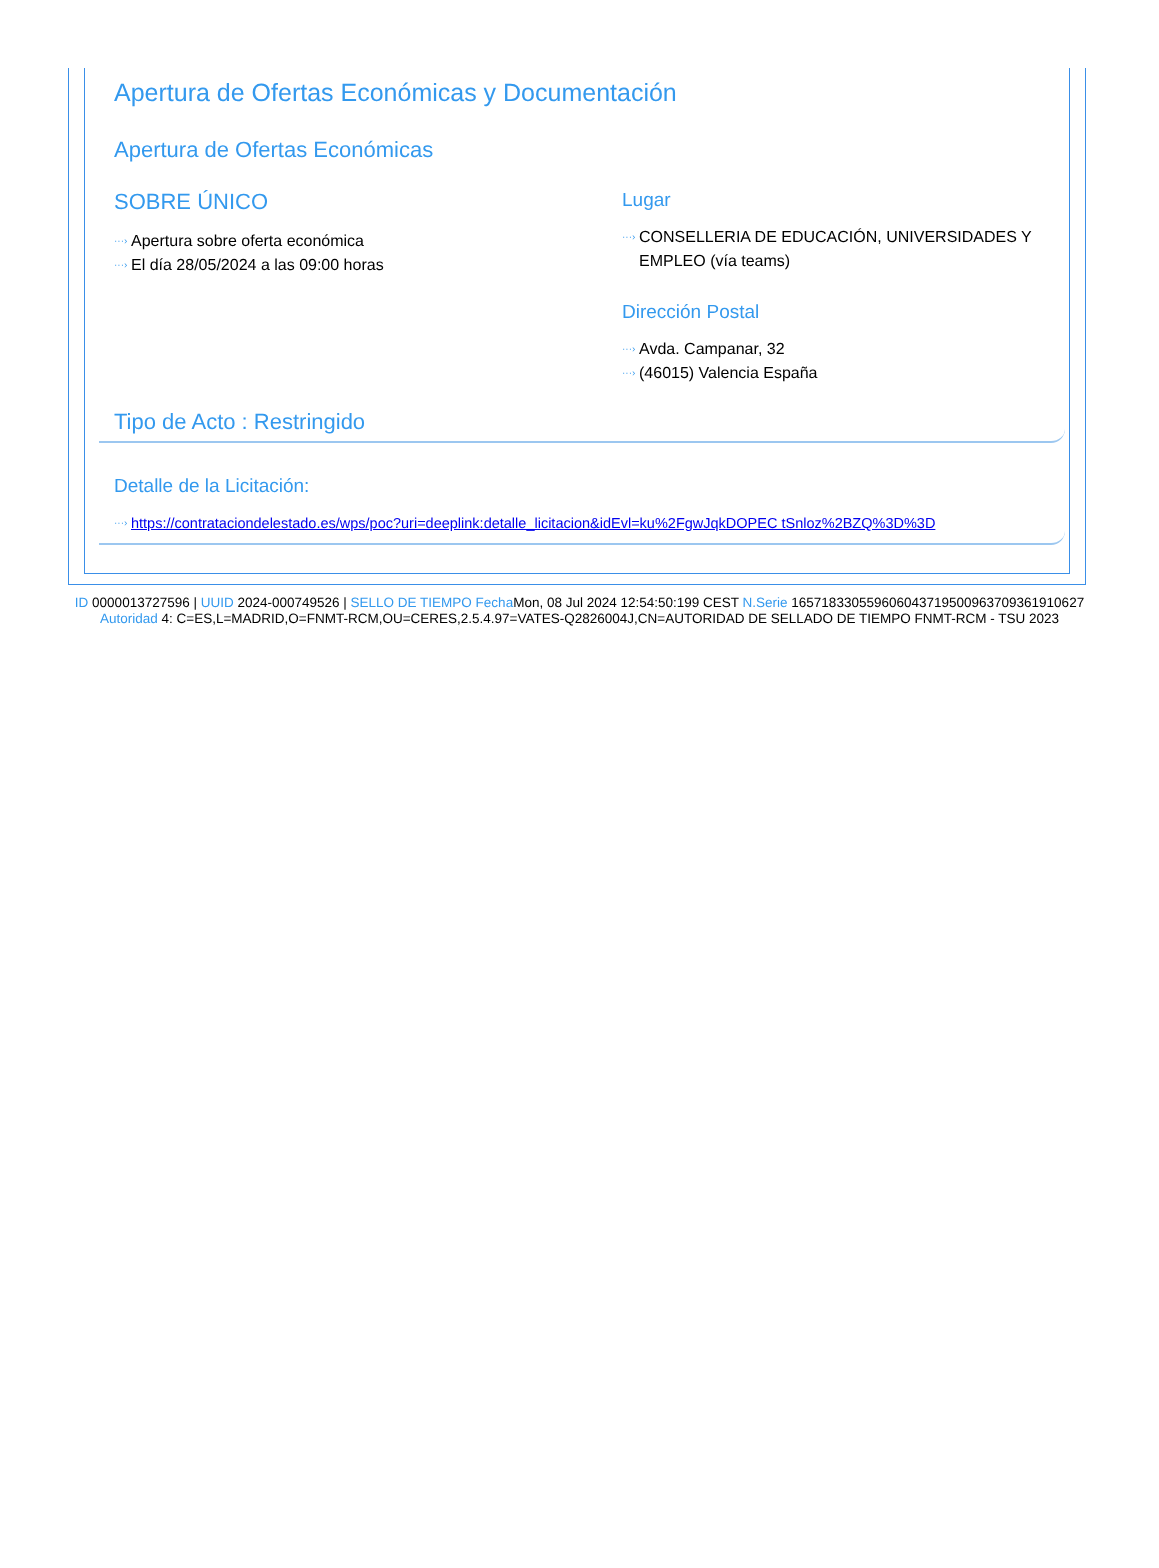Apertura de Ofertas Económicas y Documentación
Apertura de Ofertas Económicas
SOBRE ÚNICO
···› Apertura sobre oferta económica
···› El día 28/05/2024 a las 09:00 horas
Lugar
···› CONSELLERIA DE EDUCACIÓN, UNIVERSIDADES Y EMPLEO (vía teams)
Dirección Postal
···› Avda. Campanar, 32
···› (46015) Valencia España
Tipo de Acto : Restringido
Detalle de la Licitación:
···› https://contrataciondelestado.es/wps/poc?uri=deeplink:detalle_licitacion&idEvl=ku%2FgwJqkDOPEC tSnloz%2BZQ%3D%3D
ID 0000013727596 | UUID 2024-000749526 | SELLO DE TIEMPO Fecha Mon, 08 Jul 2024 12:54:50:199 CEST N.Serie 165718330559606043719500963709361910627 Autoridad 4: C=ES,L=MADRID,O=FNMT-RCM,OU=CERES,2.5.4.97=VATES-Q2826004J,CN=AUTORIDAD DE SELLADO DE TIEMPO FNMT-RCM - TSU 2023